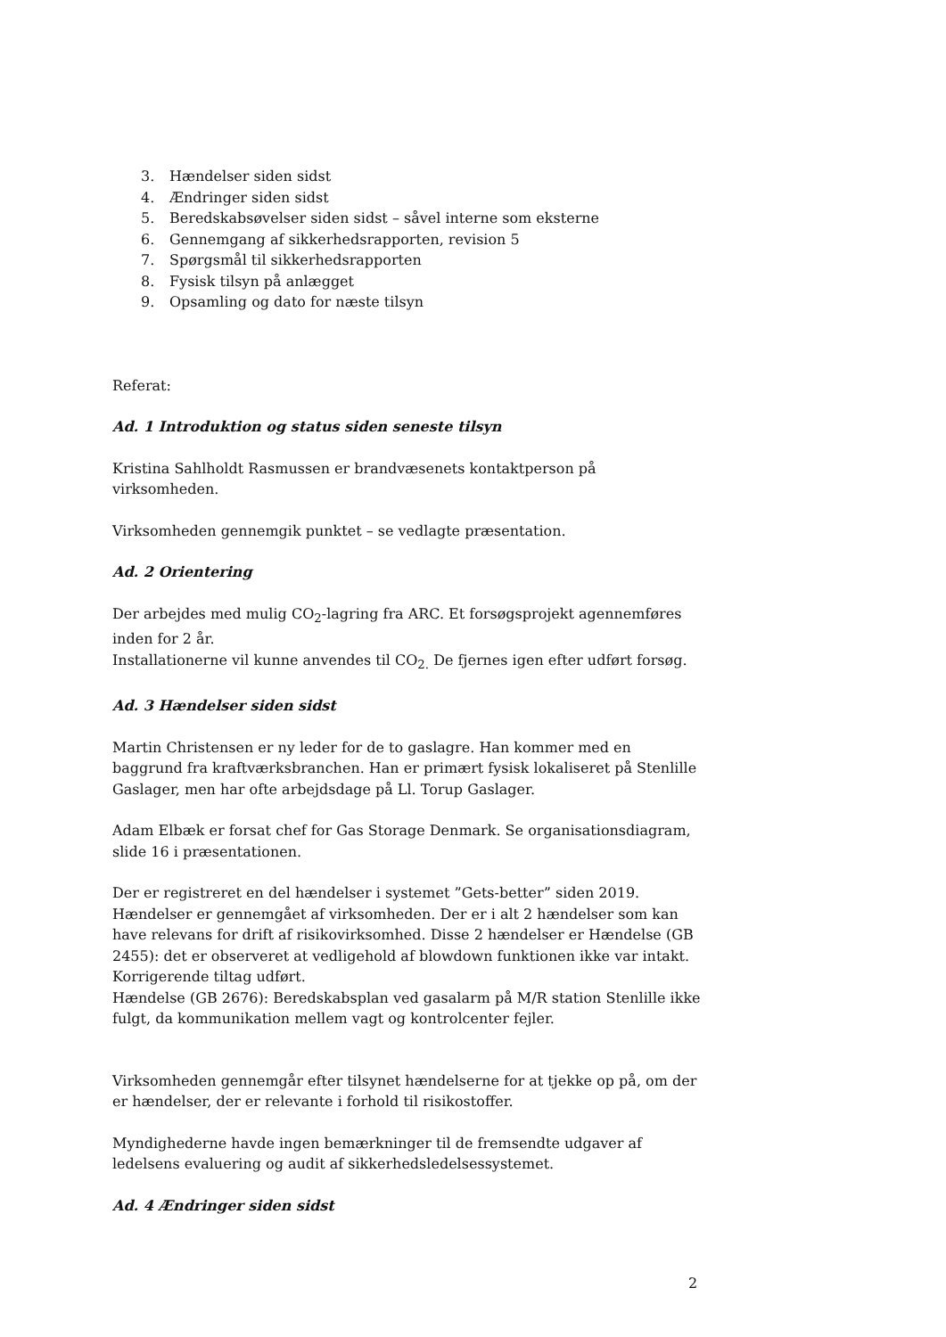3. Hændelser siden sidst
4. Ændringer siden sidst
5. Beredskabsøvelser siden sidst – såvel interne som eksterne
6. Gennemgang af sikkerhedsrapporten, revision 5
7. Spørgsmål til sikkerhedsrapporten
8. Fysisk tilsyn på anlægget
9. Opsamling og dato for næste tilsyn
Referat:
Ad. 1 Introduktion og status siden seneste tilsyn
Kristina Sahlholdt Rasmussen er brandvæsenets kontaktperson på virksomheden.
Virksomheden gennemgik punktet – se vedlagte præsentation.
Ad. 2 Orientering
Der arbejdes med mulig CO<sub>2</sub>-lagring fra ARC. Et forsøgsprojekt agennemføres inden for 2 år.
Installationerne vil kunne anvendes til CO<sub>2.</sub> De fjernes igen efter udført forsøg.
Ad. 3 Hændelser siden sidst
Martin Christensen er ny leder for de to gaslagre. Han kommer med en baggrund fra kraftværksbranchen. Han er primært fysisk lokaliseret på Stenlille Gaslager, men har ofte arbejdsdage på Ll. Torup Gaslager.
Adam Elbæk er forsat chef for Gas Storage Denmark. Se organisationsdiagram, slide 16 i præsentationen.
Der er registreret en del hændelser i systemet ”Gets-better” siden 2019. Hændelser er gennemgået af virksomheden. Der er i alt 2 hændelser som kan have relevans for drift af risikovirksomhed. Disse 2 hændelser er Hændelse (GB 2455): det er observeret at vedligehold af blowdown funktionen ikke var intakt. Korrigerende tiltag udført.
Hændelse (GB 2676): Beredskabsplan ved gasalarm på M/R station Stenlille ikke fulgt, da kommunikation mellem vagt og kontrolcenter fejler.
Virksomheden gennemgår efter tilsynet hændelserne for at tjekke op på, om der er hændelser, der er relevante i forhold til risikostoffer.
Myndighederne havde ingen bemærkninger til de fremsendte udgaver af ledelsens evaluering og audit af sikkerhedsledelsessystemet.
Ad. 4 Ændringer siden sidst
2